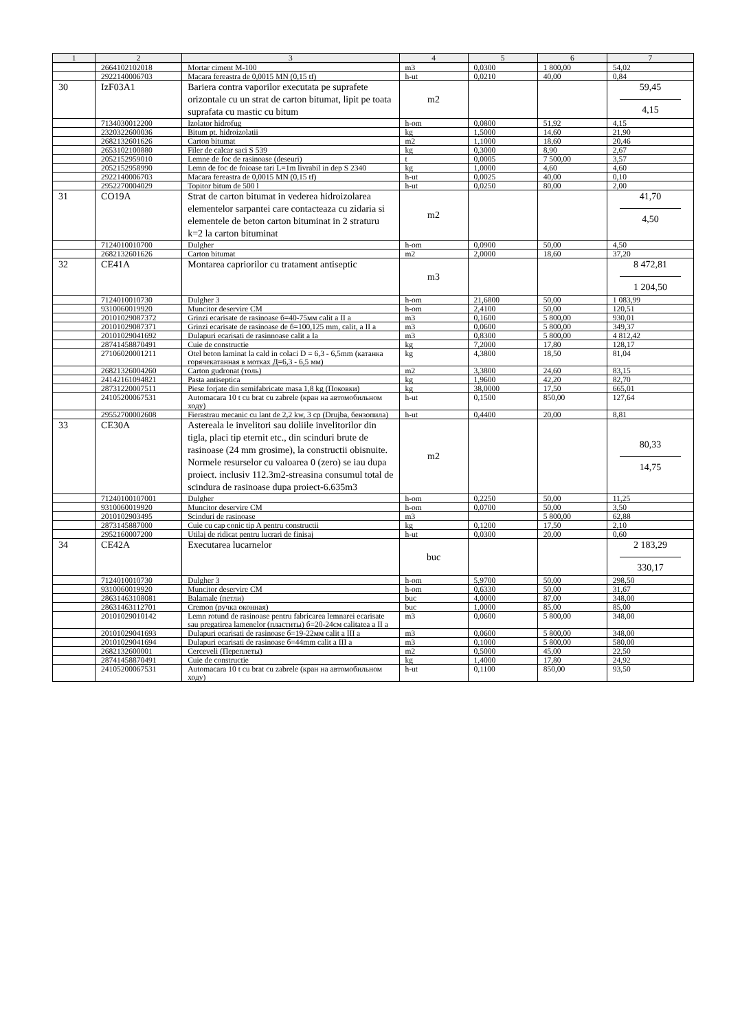| 1 | 2 | 3 | 4 | 5 | 6 | 7 |
| --- | --- | --- | --- | --- | --- | --- |
| | 2664102102018 | Mortar ciment M-100 | m3 | 0,0300 | 1 800,00 | 54,02 |
| | 2922140006703 | Macara fereastra de 0,0015 MN (0,15 tf) | h-ut | 0,0210 | 40,00 | 0,84 |
| 30 | IzF03A1 | Bariera contra vaporilor executata pe suprafete orizontale cu un strat de carton bitumat, lipit pe toata suprafata cu mastic cu bitum | m2 | | | 59,45 4,15 |
| | 7134030012200 | Izolator hidrofug | h-om | 0,0800 | 51,92 | 4,15 |
| | 2320322600036 | Bitum pt. hidroizolatii | kg | 1,5000 | 14,60 | 21,90 |
| | 2682132601626 | Carton bitumat | m2 | 1,1000 | 18,60 | 20,46 |
| | 2653102100880 | Filer de calcar saci S 539 | kg | 0,3000 | 8,90 | 2,67 |
| | 2052152959010 | Lemne de foc de rasinoase (deseuri) | t | 0,0005 | 7 500,00 | 3,57 |
| | 2052152958990 | Lemn de foc de foioase tari L=1m livrabil in dep S 2340 | kg | 1,0000 | 4,60 | 4,60 |
| | 2922140006703 | Macara fereastra de 0,0015 MN (0,15 tf) | h-ut | 0,0025 | 40,00 | 0,10 |
| | 2952270004029 | Topitor bitum de 500 l | h-ut | 0,0250 | 80,00 | 2,00 |
| 31 | CO19A | Strat de carton bitumat in vederea hidroizolarea elementelor sarpantei care contacteaza cu zidaria si elementele de beton carton bituminat in 2 straturu k=2 la carton bituminat | m2 | | | 41,70 4,50 |
| | 7124010010700 | Dulgher | h-om | 0,0900 | 50,00 | 4,50 |
| | 2682132601626 | Carton bitumat | m2 | 2,0000 | 18,60 | 37,20 |
| 32 | CE41A | Montarea capriorilor cu tratament antiseptic | m3 | | | 8 472,81 1 204,50 |
| | 7124010010730 | Dulgher 3 | h-om | 21,6800 | 50,00 | 1 083,99 |
| | 9310060019920 | Muncitor deservire CM | h-om | 2,4100 | 50,00 | 120,51 |
| | 20101029087372 | Grinzi ecarisate de rasinoase б=40-75мм calit a II a | m3 | 0,1600 | 5 800,00 | 930,01 |
| | 20101029087371 | Grinzi ecarisate de rasinoase de б=100,125 mm, calit, a II a | m3 | 0,0600 | 5 800,00 | 349,37 |
| | 20101029041692 | Dulapuri ecarisati de rasinnoase calit a Ia | m3 | 0,8300 | 5 800,00 | 4 812,42 |
| | 28741458870491 | Cuie de constructie | kg | 7,2000 | 17,80 | 128,17 |
| | 27106020001211 | Otel beton laminat la cald in colaci D = 6,3 - 6,5mm (катанка горячекатанная в мотках Д=6,3 - 6,5 мм) | kg | 4,3800 | 18,50 | 81,04 |
| | 26821326004260 | Carton gudronat (толь) | m2 | 3,3800 | 24,60 | 83,15 |
| | 24142161094821 | Pasta antiseptica | kg | 1,9600 | 42,20 | 82,70 |
| | 28731220007511 | Piese forjate din semifabricate masa 1,8 kg (Поковки) | kg | 38,0000 | 17,50 | 665,01 |
| | 24105200067531 | Automacara 10 t cu brat cu zabrele (кран на автомобильном ходу) | h-ut | 0,1500 | 850,00 | 127,64 |
| | 29552700002608 | Fierastrau mecanic cu lant de 2,2 kw, 3 cp (Drujba, бензопила) | h-ut | 0,4400 | 20,00 | 8,81 |
| 33 | CE30A | Astereala le invelitori sau doliile invelitorilor din tigla, placi tip eternit etc., din scinduri brute de rasinoase (24 mm grosime), la constructii obisnuite. Normele resurselor cu valoarea 0 (zero) se iau dupa proiect. inclusiv 112.3m2-streasina consumul total de scindura de rasinoase dupa proiect-6.635m3 | m2 | | | 80,33 14,75 |
| | 71240100107001 | Dulgher | h-om | 0,2250 | 50,00 | 11,25 |
| | 9310060019920 | Muncitor deservire CM | h-om | 0,0700 | 50,00 | 3,50 |
| | 2010102903495 | Scinduri de rasinoase | m3 | | 5 800,00 | 62,88 |
| | 2873145887000 | Cuie cu cap conic tip A pentru constructii | kg | 0,1200 | 17,50 | 2,10 |
| | 2952160007200 | Utilaj de ridicat pentru lucrari de finisaj | h-ut | 0,0300 | 20,00 | 0,60 |
| 34 | CE42A | Executarea lucarnelor | buc | | | 2 183,29 330,17 |
| | 7124010010730 | Dulgher 3 | h-om | 5,9700 | 50,00 | 298,50 |
| | 9310060019920 | Muncitor deservire CM | h-om | 0,6330 | 50,00 | 31,67 |
| | 28631463108081 | Balamale (петли) | buc | 4,0000 | 87,00 | 348,00 |
| | 28631463112701 | Cremon (ручка оконная) | buc | 1,0000 | 85,00 | 85,00 |
| | 20101029010142 | Lemn rotund de rasinoase pentru fabricarea lemnarei ecarisate sau pregatirea lamenelor (пластиты) б=20-24см calitatea a II a | m3 | 0,0600 | 5 800,00 | 348,00 |
| | 20101029041693 | Dulapuri ecarisati de rasinoase б=19-22мм calit a III a | m3 | 0,0600 | 5 800,00 | 348,00 |
| | 20101029041694 | Dulapuri ecarisati de rasinoase б=44mm calit a III a | m3 | 0,1000 | 5 800,00 | 580,00 |
| | 2682132600001 | Cerceveli (Переплеты) | m2 | 0,5000 | 45,00 | 22,50 |
| | 28741458870491 | Cuie de constructie | kg | 1,4000 | 17,80 | 24,92 |
| | 24105200067531 | Automacara 10 t cu brat cu zabrele (кран на автомобильном ходу) | h-ut | 0,1100 | 850,00 | 93,50 |